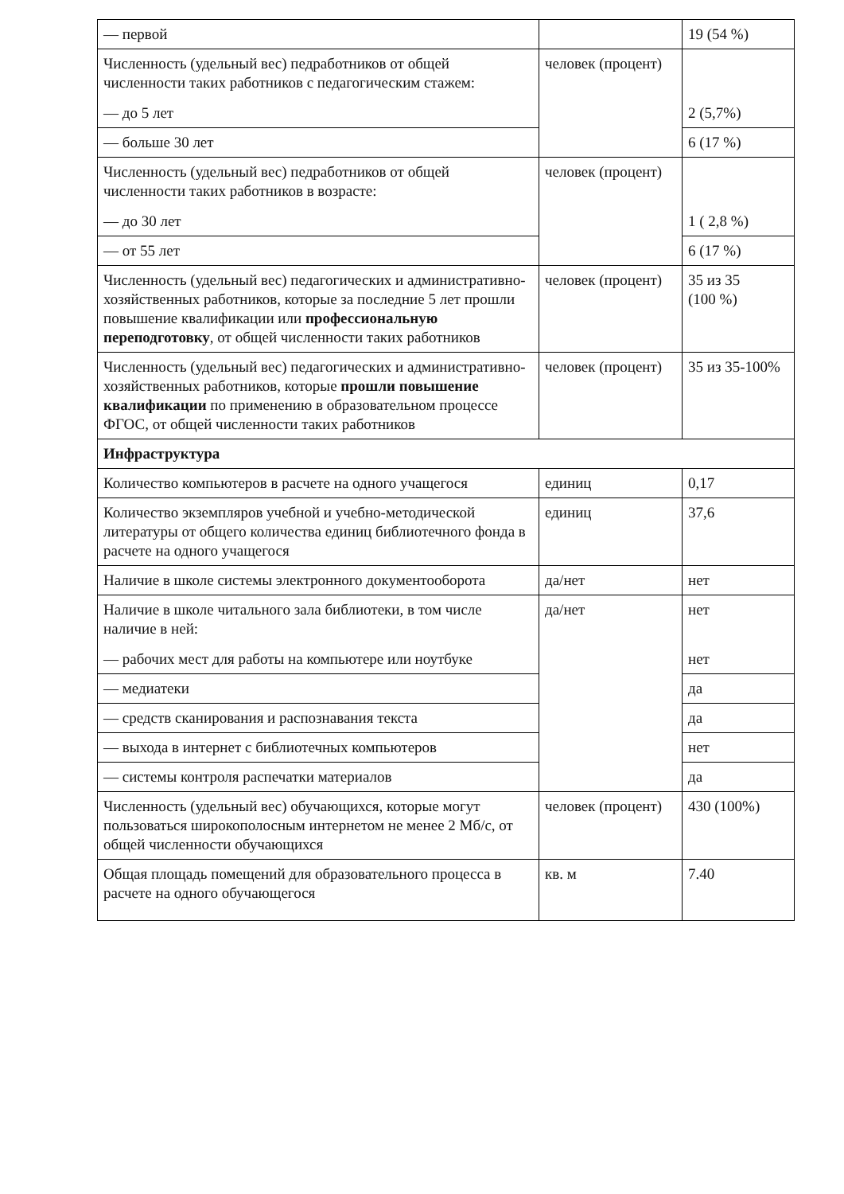| — первой | | 19 (54 %) |
| Численность (удельный вес) педработников от общей численности таких работников с педагогическим стажем: — до 5 лет | человек (процент) | 2 (5,7%) |
| — больше 30 лет | | 6 (17 %) |
| Численность (удельный вес) педработников от общей численности таких работников в возрасте: — до 30 лет | человек (процент) | 1 ( 2,8 %) |
| — от 55 лет | | 6 (17 %) |
| Численность (удельный вес) педагогических и административно-хозяйственных работников, которые за последние 5 лет прошли повышение квалификации или профессиональную переподготовку , от общей численности таких работников | человек (процент) | 35 из 35 (100 %) |
| Численность (удельный вес) педагогических и административно-хозяйственных работников, которые прошли повышение квалификации по применению в образовательном процессе ФГОС, от общей численности таких работников | человек (процент) | 35 из 35-100% |
| Инфраструктура | | |
| Количество компьютеров в расчете на одного учащегося | единиц | 0,17 |
| Количество экземпляров учебной и учебно-методической литературы от общего количества единиц библиотечного фонда в расчете на одного учащегося | единиц | 37,6 |
| Наличие в школе системы электронного документооборота | да/нет | нет |
| Наличие в школе читального зала библиотеки, в том числе наличие в ней: — рабочих мест для работы на компьютере или ноутбуке | да/нет | нет нет |
| — медиатеки | | да |
| — средств сканирования и распознавания текста | | да |
| — выхода в интернет с библиотечных компьютеров | | нет |
| — системы контроля распечатки материалов | | да |
| Численность (удельный вес) обучающихся, которые могут пользоваться широкополосным интернетом не менее 2 Мб/с, от общей численности обучающихся | человек (процент) | 430 (100%) |
| Общая площадь помещений для образовательного процесса в расчете на одного обучающегося | кв. м | 7.40 |